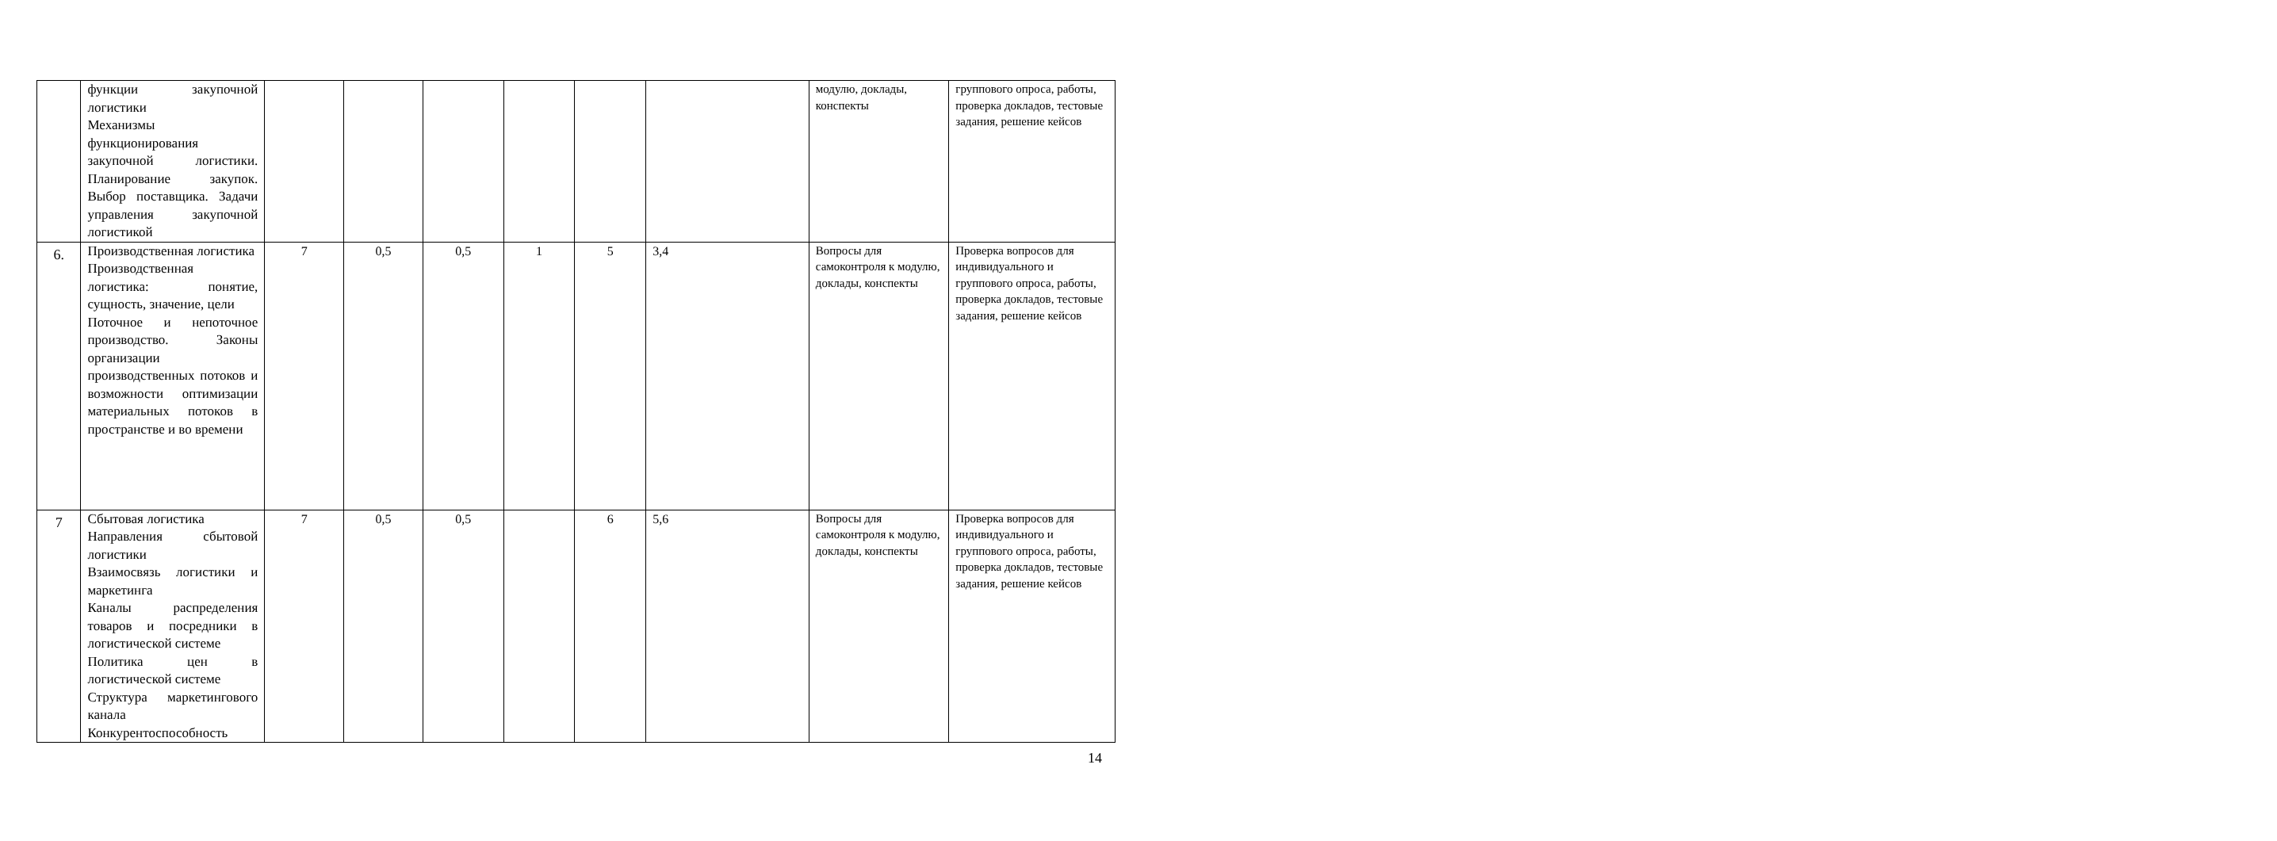| | функции закупочной логистики Механизмы функционирования закупочной логистики. Планирование закупок. Выбор поставщика. Задачи управления закупочной логистикой | | | | | | | модулю, доклады, конспекты | группового опроса, работы, проверка докладов, тестовые задания, решение кейсов |
| 6. | Производственная логистика Производственная логистика: понятие, сущность, значение, цели Поточное и непоточное производство. Законы организации производственных потоков и возможности оптимизации материальных потоков в пространстве и во времени | 7 | 0,5 | 0,5 | 1 | 5 | 3,4 | Вопросы для самоконтроля к модулю, доклады, конспекты | Проверка вопросов для индивидуального и группового опроса, работы, проверка докладов, тестовые задания, решение кейсов |
| 7 | Сбытовая логистика Направления сбытовой логистики Взаимосвязь логистики и маркетинга Каналы распределения товаров и посредники в логистической системе Политика цен в логистической системе Структура маркетингового канала Конкурентоспособность | 7 | 0,5 | 0,5 | | 6 | 5,6 | Вопросы для самоконтроля к модулю, доклады, конспекты | Проверка вопросов для индивидуального и группового опроса, работы, проверка докладов, тестовые задания, решение кейсов |
14